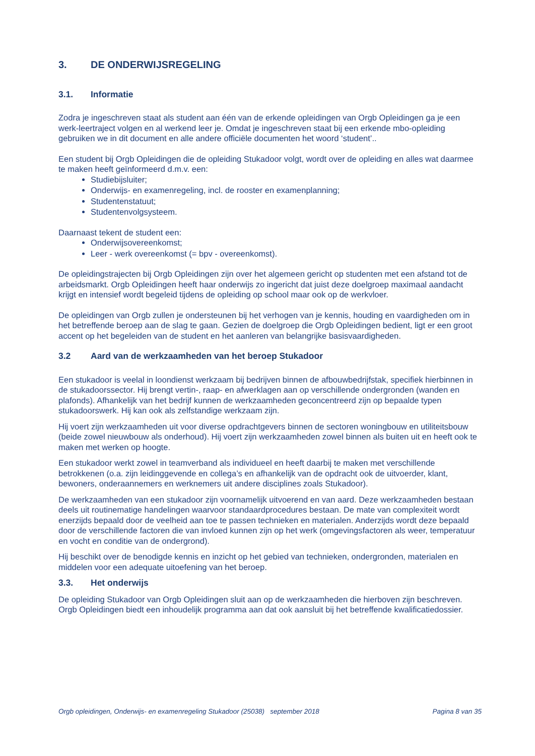3. DE ONDERWIJSREGELING
3.1. Informatie
Zodra je ingeschreven staat als student aan één van de erkende opleidingen van Orgb Opleidingen ga je een werk-leertraject volgen en al werkend leer je. Omdat je ingeschreven staat bij een erkende mbo-opleiding gebruiken we in dit document en alle andere officiële documenten het woord ‘student’..
Een student bij Orgb Opleidingen die de opleiding Stukadoor volgt, wordt over de opleiding en alles wat daarmee te maken heeft geïnformeerd d.m.v. een:
Studiebijsluiter;
Onderwijs- en examenregeling, incl. de rooster en examenplanning;
Studentenstatuut;
Studentenvolgsysteem.
Daarnaast tekent de student een:
Onderwijsovereenkomst;
Leer - werk overeenkomst (= bpv - overeenkomst).
De opleidingstrajecten bij Orgb Opleidingen zijn over het algemeen gericht op studenten met een afstand tot de arbeidsmarkt. Orgb Opleidingen heeft haar onderwijs zo ingericht dat juist deze doelgroep maximaal aandacht krijgt en intensief wordt begeleid tijdens de opleiding op school maar ook op de werkvloer.
De opleidingen van Orgb zullen je ondersteunen bij het verhogen van je kennis, houding en vaardigheden om in het betreffende beroep aan de slag te gaan. Gezien de doelgroep die Orgb Opleidingen bedient, ligt er een groot accent op het begeleiden van de student en het aanleren van belangrijke basisvaardigheden.
3.2 Aard van de werkzaamheden van het beroep Stukadoor
Een stukadoor is veelal in loondienst werkzaam bij bedrijven binnen de afbouwbedrijfstak, specifiek hierbinnen in de stukadoorssector. Hij brengt vertin-, raap- en afwerklagen aan op verschillende ondergronden (wanden en plafonds). Afhankelijk van het bedrijf kunnen de werkzaamheden geconcentreerd zijn op bepaalde typen stukadoorswerk. Hij kan ook als zelfstandige werkzaam zijn.
Hij voert zijn werkzaamheden uit voor diverse opdrachtgevers binnen de sectoren woningbouw en utiliteitsbouw (beide zowel nieuwbouw als onderhoud). Hij voert zijn werkzaamheden zowel binnen als buiten uit en heeft ook te maken met werken op hoogte.
Een stukadoor werkt zowel in teamverband als individueel en heeft daarbij te maken met verschillende betrokkenen (o.a. zijn leidinggevende en collega’s en afhankelijk van de opdracht ook de uitvoerder, klant, bewoners, onderaannemers en werknemers uit andere disciplines zoals Stukadoor).
De werkzaamheden van een stukadoor zijn voornamelijk uitvoerend en van aard. Deze werkzaamheden bestaan deels uit routinematige handelingen waarvoor standaardprocedures bestaan. De mate van complexiteit wordt enerzijds bepaald door de veelheid aan toe te passen technieken en materialen. Anderzijds wordt deze bepaald door de verschillende factoren die van invloed kunnen zijn op het werk (omgevingsfactoren als weer, temperatuur en vocht en conditie van de ondergrond).
Hij beschikt over de benodigde kennis en inzicht op het gebied van technieken, ondergronden, materialen en middelen voor een adequate uitoefening van het beroep.
3.3. Het onderwijs
De opleiding Stukadoor van Orgb Opleidingen sluit aan op de werkzaamheden die hierboven zijn beschreven. Orgb Opleidingen biedt een inhoudelijk programma aan dat ook aansluit bij het betreffende kwalificatiedossier.
Orgb opleidingen, Onderwijs- en examenregeling Stukadoor (25038) september 2018 Pagina 8 van 35